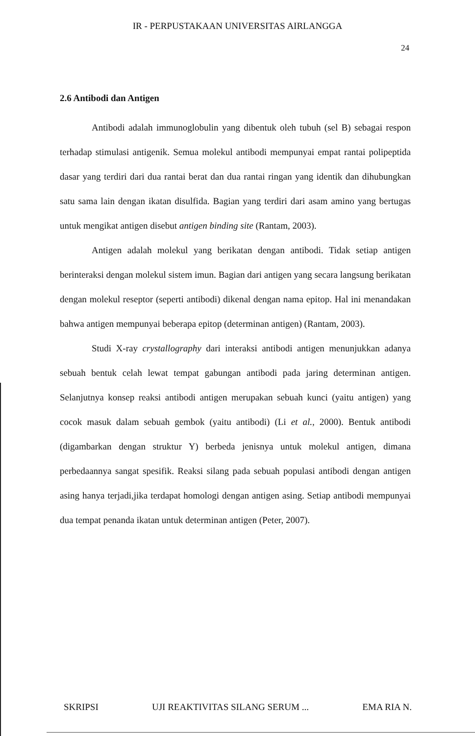IR - PERPUSTAKAAN UNIVERSITAS AIRLANGGA
24
2.6 Antibodi dan Antigen
Antibodi adalah immunoglobulin yang dibentuk oleh tubuh (sel B) sebagai respon terhadap stimulasi antigenik. Semua molekul antibodi mempunyai empat rantai polipeptida dasar yang terdiri dari dua rantai berat dan dua rantai ringan yang identik dan dihubungkan satu sama lain dengan ikatan disulfida. Bagian yang terdiri dari asam amino yang bertugas untuk mengikat antigen disebut antigen binding site (Rantam, 2003).
Antigen adalah molekul yang berikatan dengan antibodi. Tidak setiap antigen berinteraksi dengan molekul sistem imun. Bagian dari antigen yang secara langsung berikatan dengan molekul reseptor (seperti antibodi) dikenal dengan nama epitop. Hal ini menandakan bahwa antigen mempunyai beberapa epitop (determinan antigen) (Rantam, 2003).
Studi X-ray crystallography dari interaksi antibodi antigen menunjukkan adanya sebuah bentuk celah lewat tempat gabungan antibodi pada jaring determinan antigen. Selanjutnya konsep reaksi antibodi antigen merupakan sebuah kunci (yaitu antigen) yang cocok masuk dalam sebuah gembok (yaitu antibodi) (Li et al., 2000). Bentuk antibodi (digambarkan dengan struktur Y) berbeda jenisnya untuk molekul antigen, dimana perbedaannya sangat spesifik. Reaksi silang pada sebuah populasi antibodi dengan antigen asing hanya terjadi,jika terdapat homologi dengan antigen asing. Setiap antibodi mempunyai dua tempat penanda ikatan untuk determinan antigen (Peter, 2007).
SKRIPSI UJI REAKTIVITAS SILANG SERUM ... EMA RIA N.